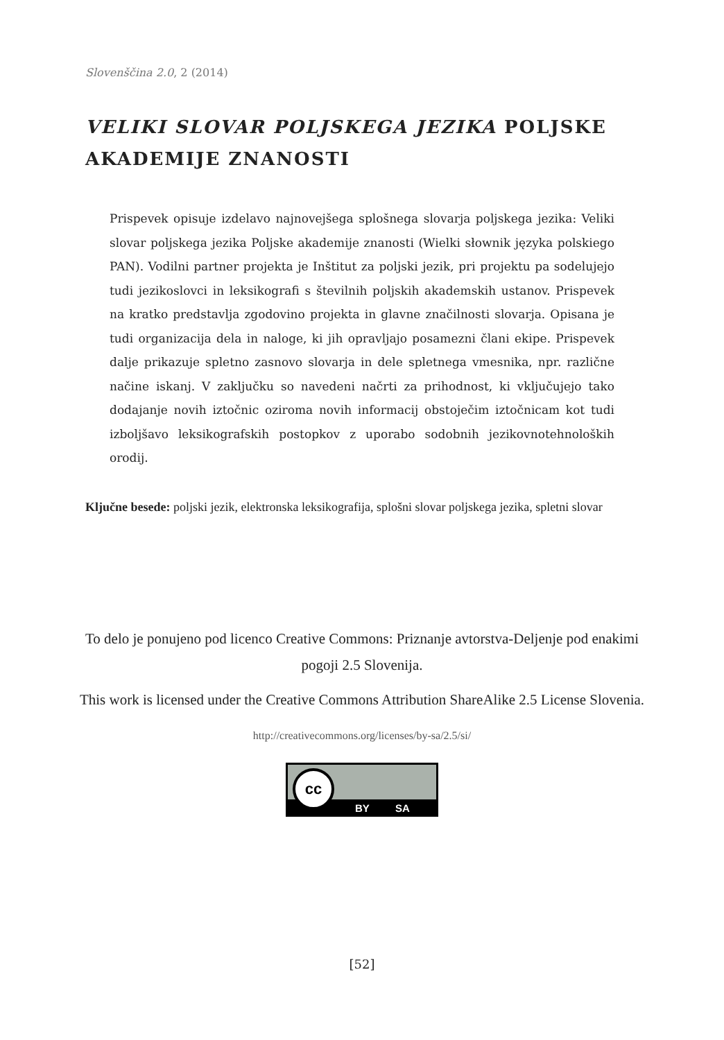Slovenščina 2.0, 2 (2014)
VELIKI SLOVAR POLJSKEGA JEZIKA POLJSKE AKADEMIJE ZNANOSTI
Prispevek opisuje izdelavo najnovejšega splošnega slovarja poljskega jezika: Veliki slovar poljskega jezika Poljske akademije znanosti (Wielki słownik języka polskiego PAN). Vodilni partner projekta je Inštitut za poljski jezik, pri projektu pa sodelujejo tudi jezikoslovci in leksikografi s številnih poljskih akademskih ustanov. Prispevek na kratko predstavlja zgodovino projekta in glavne značilnosti slovarja. Opisana je tudi organizacija dela in naloge, ki jih opravljajo posamezni člani ekipe. Prispevek dalje prikazuje spletno zasnovo slovarja in dele spletnega vmesnika, npr. različne načine iskanj. V zaključku so navedeni načrti za prihodnost, ki vključujejo tako dodajanje novih iztočnic oziroma novih informacij obstoječim iztočnicam kot tudi izboljšavo leksikografskih postopkov z uporabo sodobnih jezikovnotehnoloških orodij.
Ključne besede: poljski jezik, elektronska leksikografija, splošni slovar poljskega jezika, spletni slovar
To delo je ponujeno pod licenco Creative Commons: Priznanje avtorstva-Deljenje pod enakimi pogoji 2.5 Slovenija.
This work is licensed under the Creative Commons Attribution ShareAlike 2.5 License Slovenia.
http://creativecommons.org/licenses/by-sa/2.5/si/
cc
BY SA
[52]